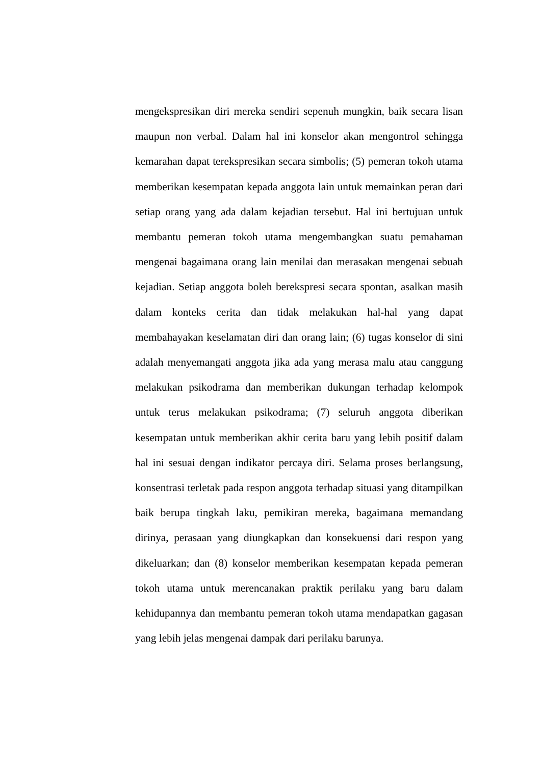mengekspresikan diri mereka sendiri sepenuh mungkin, baik secara lisan maupun non verbal. Dalam hal ini konselor akan mengontrol sehingga kemarahan dapat terekspresikan secara simbolis; (5) pemeran tokoh utama memberikan kesempatan kepada anggota lain untuk memainkan peran dari setiap orang yang ada dalam kejadian tersebut. Hal ini bertujuan untuk membantu pemeran tokoh utama mengembangkan suatu pemahaman mengenai bagaimana orang lain menilai dan merasakan mengenai sebuah kejadian. Setiap anggota boleh berekspresi secara spontan, asalkan masih dalam konteks cerita dan tidak melakukan hal-hal yang dapat membahayakan keselamatan diri dan orang lain; (6) tugas konselor di sini adalah menyemangati anggota jika ada yang merasa malu atau canggung melakukan psikodrama dan memberikan dukungan terhadap kelompok untuk terus melakukan psikodrama; (7) seluruh anggota diberikan kesempatan untuk memberikan akhir cerita baru yang lebih positif dalam hal ini sesuai dengan indikator percaya diri. Selama proses berlangsung, konsentrasi terletak pada respon anggota terhadap situasi yang ditampilkan baik berupa tingkah laku, pemikiran mereka, bagaimana memandang dirinya, perasaan yang diungkapkan dan konsekuensi dari respon yang dikeluarkan; dan (8) konselor memberikan kesempatan kepada pemeran tokoh utama untuk merencanakan praktik perilaku yang baru dalam kehidupannya dan membantu pemeran tokoh utama mendapatkan gagasan yang lebih jelas mengenai dampak dari perilaku barunya.